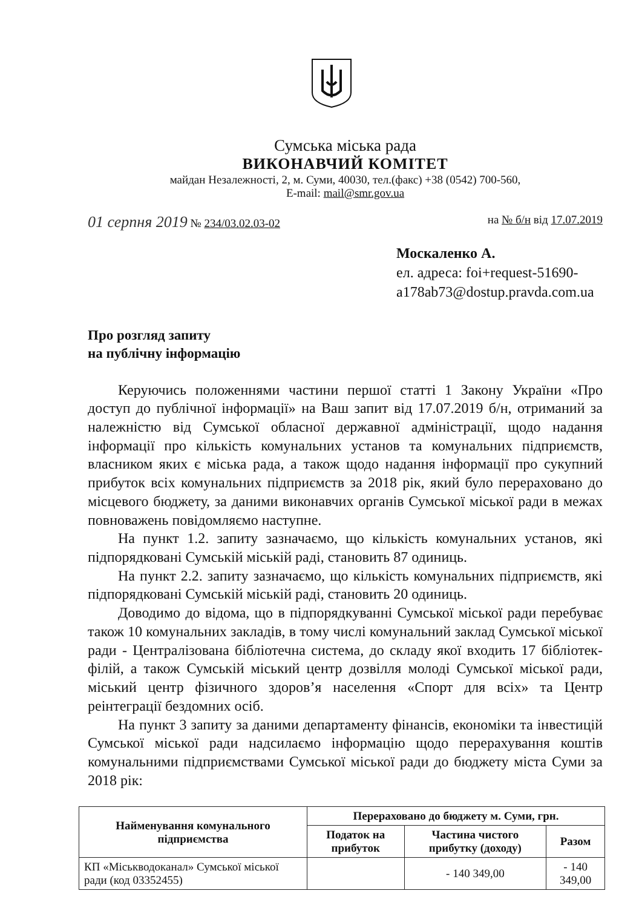Сумська міська рада
ВИКОНАВЧИЙ КОМІТЕТ
майдан Незалежності, 2, м. Суми, 40030, тел.(факс) +38 (0542) 700-560,
E-mail: mail@smr.gov.ua
01 серпня 2019 № 234/03.02.03-02 на № б/н від 17.07.2019
Москаленко А.
ел. адреса: foi+request-51690-
a178ab73@dostup.pravda.com.ua
Про розгляд запиту
на публічну інформацію
Керуючись положеннями частини першої статті 1 Закону України «Про доступ до публічної інформації» на Ваш запит від 17.07.2019 б/н, отриманий за належністю від Сумської обласної державної адміністрації, щодо надання інформації про кількість комунальних установ та комунальних підприємств, власником яких є міська рада, а також щодо надання інформації про сукупний прибуток всіх комунальних підприємств за 2018 рік, який було перераховано до місцевого бюджету, за даними виконавчих органів Сумської міської ради в межах повноважень повідомляємо наступне.
На пункт 1.2. запиту зазначаємо, що кількість комунальних установ, які підпорядковані Сумській міській раді, становить 87 одиниць.
На пункт 2.2. запиту зазначаємо, що кількість комунальних підприємств, які підпорядковані Сумській міській раді, становить 20 одиниць.
Доводимо до відома, що в підпорядкуванні Сумської міської ради перебуває також 10 комунальних закладів, в тому числі комунальний заклад Сумської міської ради - Централізована бібліотечна система, до складу якої входить 17 бібліотек-філій, а також Сумській міський центр дозвілля молоді Сумської міської ради, міський центр фізичного здоров’я населення «Спорт для всіх» та Центр реінтеграції бездомних осіб.
На пункт 3 запиту за даними департаменту фінансів, економіки та інвестицій Сумської міської ради надсилаємо інформацію щодо перерахування коштів комунальними підприємствами Сумської міської ради до бюджету міста Суми за 2018 рік:
| Найменування комунального підприємства | Перераховано до бюджету м. Суми, грн. | | |
| --- | --- | --- | --- |
| | Податок на прибуток | Частина чистого прибутку (доходу) | Разом |
| КП «Міськводоканал» Сумської міської ради (код 03352455) | | - 140 349,00 | - 140 349,00 |